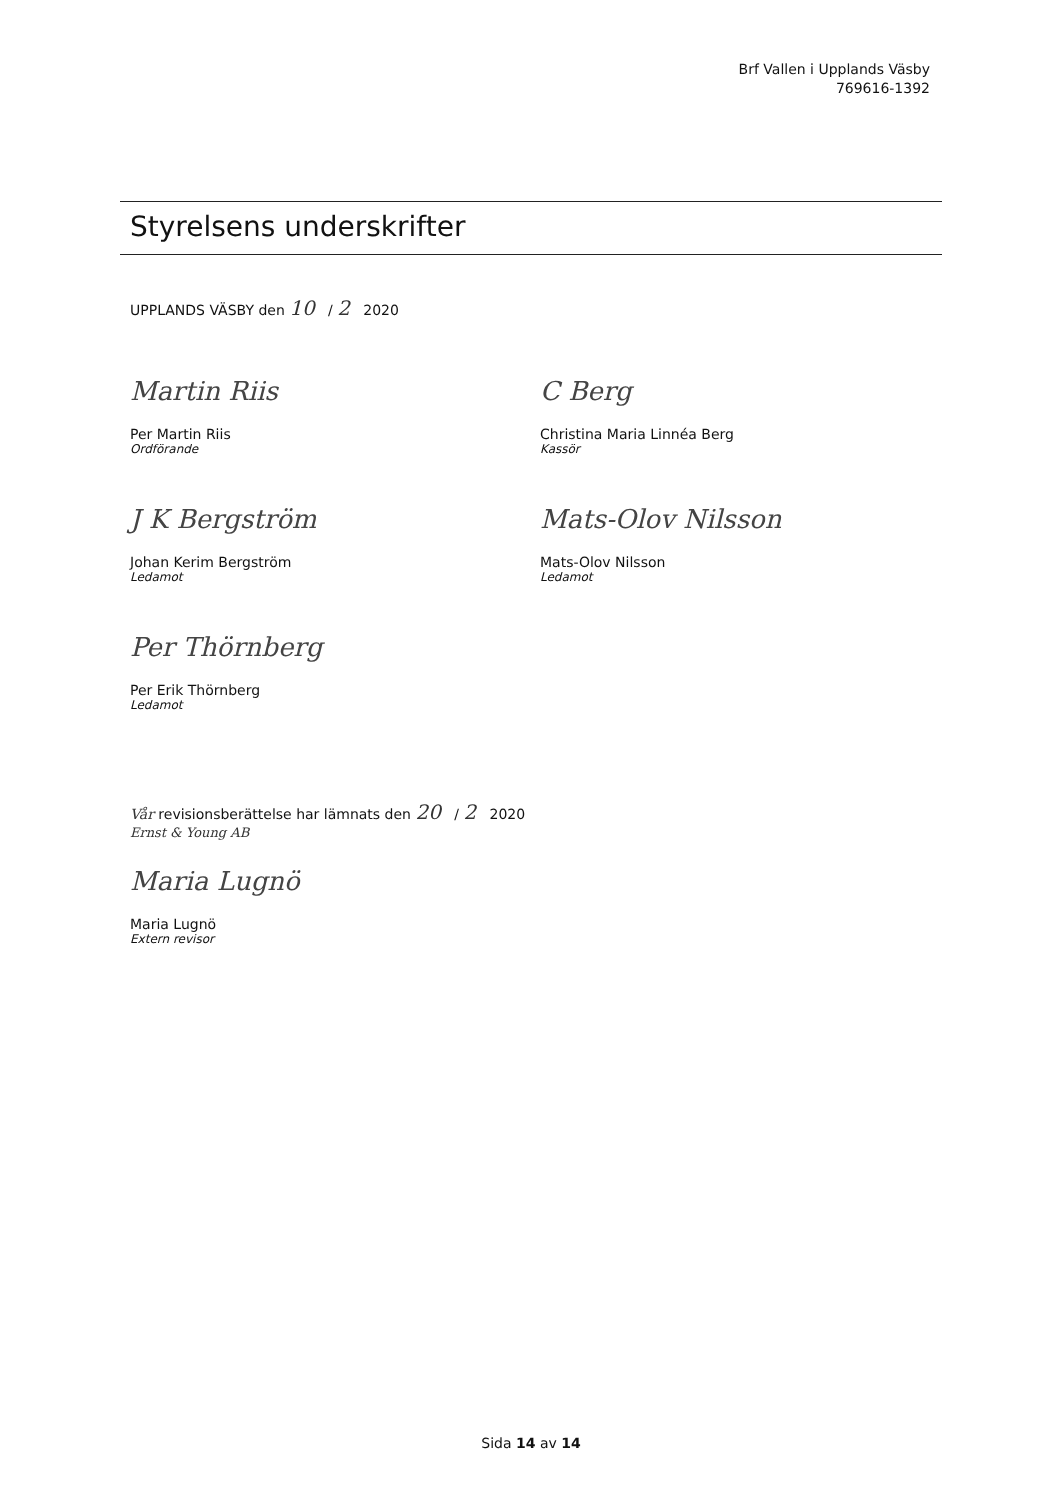Brf Vallen i Upplands Väsby
769616-1392
Styrelsens underskrifter
UPPLANDS VÄSBY den 10 / 2 2020
Martin Riis
Per Martin Riis
Ordförande
C Berg
Christina Maria Linnéa Berg
Kassör
J K Bergström
Johan Kerim Bergström
Ledamot
Mats-Olov Nilsson
Mats-Olov Nilsson
Ledamot
Per Thörnberg
Per Erik Thörnberg
Ledamot
Vår revisionsberättelse har lämnats den 20 / 2 2020
Ernst & Young AB
Maria Lugnö
Maria Lugnö
Extern revisor
Sida 14 av 14